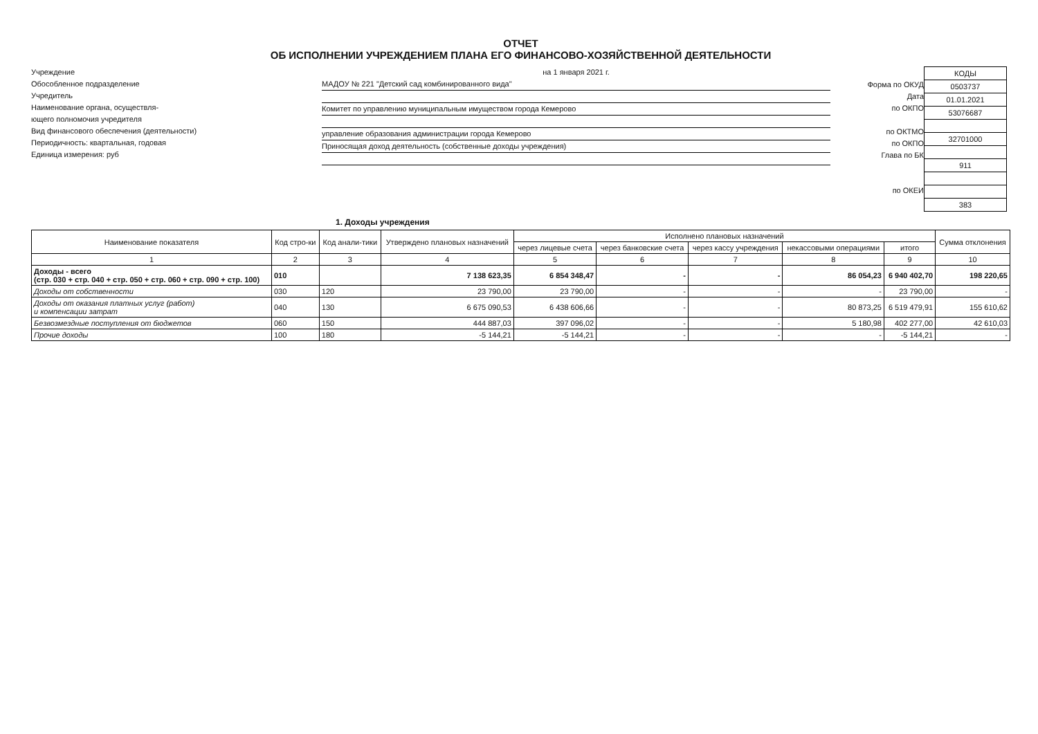ОТЧЕТ
ОБ ИСПОЛНЕНИИ УЧРЕЖДЕНИЕМ ПЛАНА ЕГО ФИНАНСОВО-ХОЗЯЙСТВЕННОЙ ДЕЯТЕЛЬНОСТИ
Учреждение
Обособленное подразделение
Учредитель
Наименование органа, осуществля-
ющего полномочия учредителя
Вид финансового обеспечения (деятельности)
Периодичность: квартальная, годовая
Единица измерения: руб
на 1 января 2021 г.
МАДОУ № 221 "Детский сад комбинированного вида"
Комитет по управлению муниципальным имуществом города Кемерово
управление образования администрации города Кемерово
Приносящая доход деятельность (собственные доходы учреждения)
Форма по ОКУД
Дата
по ОКПО
по ОКТМО
по ОКПО
Глава по БК
по ОКЕИ
| КОДЫ |
| 0503737 |
| 01.01.2021 |
| 53076687 |
| 32701000 |
| 911 |
| 383 |
1. Доходы учреждения
| Наименование показателя | Код стро-ки | Код анали-тики | Утверждено плановых назначений | Исполнено плановых назначений | | | | | Сумма отклонения |
| --- | --- | --- | --- | --- | --- | --- | --- | --- | --- |
| | | | | через лицевые счета | через банковские счета | через кассу учреждения | некассовыми операциями | итого | |
| 1 | 2 | 3 | 4 | 5 | 6 | 7 | 8 | 9 | 10 |
| Доходы - всего (стр. 030 + стр. 040 + стр. 050 + стр. 060 + стр. 090 + стр. 100) | 010 | | 7 138 623,35 | 6 854 348,47 | - | - | 86 054,23 | 6 940 402,70 | 198 220,65 |
| Доходы от собственности | 030 | 120 | 23 790,00 | 23 790,00 | - | - | - | 23 790,00 | - |
| Доходы от оказания платных услуг (работ) и компенсации затрат | 040 | 130 | 6 675 090,53 | 6 438 606,66 | - | - | 80 873,25 | 6 519 479,91 | 155 610,62 |
| Безвозмездные поступления от бюджетов | 060 | 150 | 444 887,03 | 397 096,02 | - | - | 5 180,98 | 402 277,00 | 42 610,03 |
| Прочие доходы | 100 | 180 | -5 144,21 | -5 144,21 | - | - | - | -5 144,21 | - |